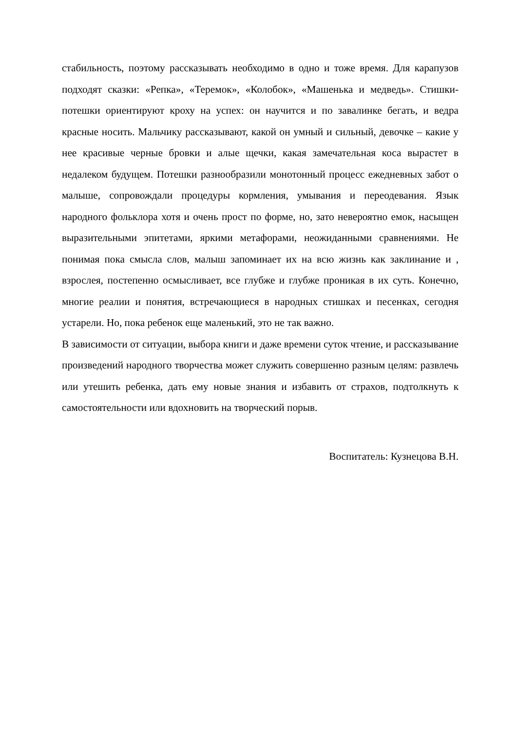стабильность, поэтому рассказывать необходимо в одно и тоже время. Для карапузов подходят сказки: «Репка», «Теремок», «Колобок», «Машенька и медведь». Стишки-потешки ориентируют кроху на успех: он научится и по завалинке бегать, и ведра красные носить. Мальчику рассказывают, какой он умный и сильный, девочке – какие у нее красивые черные бровки и алые щечки, какая замечательная коса вырастет в недалеком будущем. Потешки разнообразили монотонный процесс ежедневных забот о малыше, сопровождали процедуры кормления, умывания и переодевания. Язык народного фольклора хотя и очень прост по форме, но, зато невероятно емок, насыщен выразительными эпитетами, яркими метафорами, неожиданными сравнениями. Не понимая пока смысла слов, малыш запоминает их на всю жизнь как заклинание и , взрослея, постепенно осмысливает, все глубже и глубже проникая в их суть. Конечно, многие реалии и понятия, встречающиеся в народных стишках и песенках, сегодня устарели. Но, пока ребенок еще маленький, это не так важно.
В зависимости от ситуации, выбора книги и даже времени суток чтение, и рассказывание произведений народного творчества может служить совершенно разным целям: развлечь или утешить ребенка, дать ему новые знания и избавить от страхов, подтолкнуть к самостоятельности или вдохновить на творческий порыв.
Воспитатель: Кузнецова В.Н.